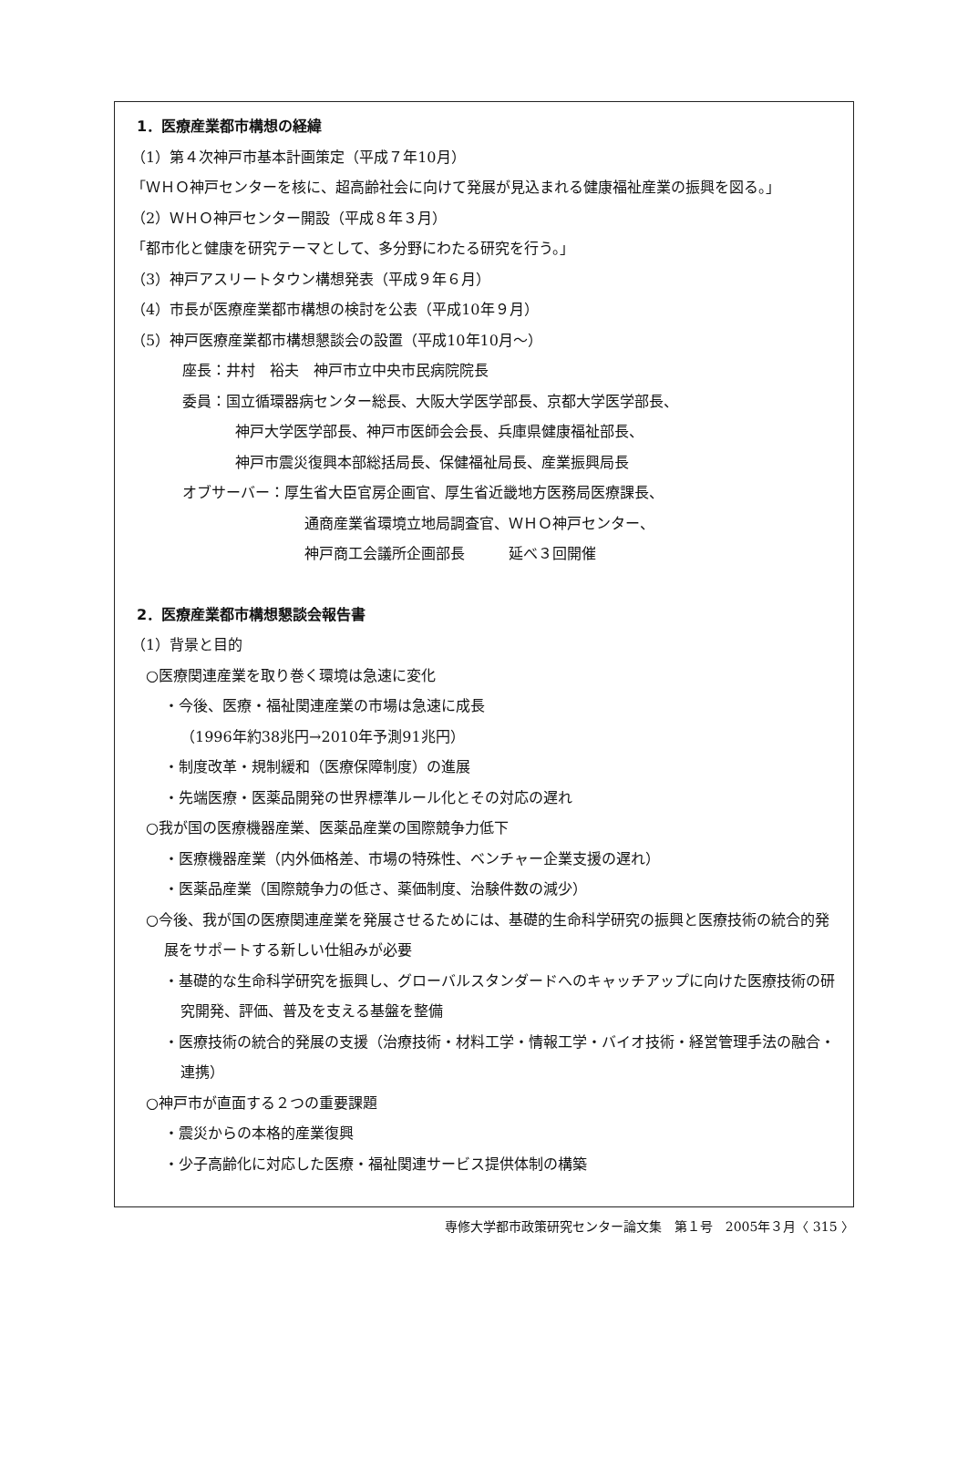1．医療産業都市構想の経緯
（1）第４次神戸市基本計画策定（平成７年10月）
「ＷＨＯ神戸センターを核に、超高齢社会に向けて発展が見込まれる健康福祉産業の振興を図る。」
（2）ＷＨＯ神戸センター開設（平成８年３月）
「都市化と健康を研究テーマとして、多分野にわたる研究を行う。」
（3）神戸アスリートタウン構想発表（平成９年６月）
（4）市長が医療産業都市構想の検討を公表（平成10年９月）
（5）神戸医療産業都市構想懇談会の設置（平成10年10月～）
座長：井村　裕夫　神戸市立中央市民病院院長
委員：国立循環器病センター総長、大阪大学医学部長、京都大学医学部長、
神戸大学医学部長、神戸市医師会会長、兵庫県健康福祉部長、
神戸市震災復興本部総括局長、保健福祉局長、産業振興局長
オブサーバー：厚生省大臣官房企画官、厚生省近畿地方医務局医療課長、
通商産業省環境立地局調査官、ＷＨＯ神戸センター、
神戸商工会議所企画部長　　　延べ３回開催
2．医療産業都市構想懇談会報告書
（1）背景と目的
○医療関連産業を取り巻く環境は急速に変化
・今後、医療・福祉関連産業の市場は急速に成長
（1996年約38兆円→2010年予測91兆円）
・制度改革・規制緩和（医療保障制度）の進展
・先端医療・医薬品開発の世界標準ルール化とその対応の遅れ
○我が国の医療機器産業、医薬品産業の国際競争力低下
・医療機器産業（内外価格差、市場の特殊性、ベンチャー企業支援の遅れ）
・医薬品産業（国際競争力の低さ、薬価制度、治験件数の減少）
○今後、我が国の医療関連産業を発展させるためには、基礎的生命科学研究の振興と医療技術の統合的発展をサポートする新しい仕組みが必要
・基礎的な生命科学研究を振興し、グローバルスタンダードへのキャッチアップに向けた医療技術の研究開発、評価、普及を支える基盤を整備
・医療技術の統合的発展の支援（治療技術・材料工学・情報工学・バイオ技術・経営管理手法の融合・連携）
○神戸市が直面する２つの重要課題
・震災からの本格的産業復興
・少子高齢化に対応した医療・福祉関連サービス提供体制の構築
専修大学都市政策研究センター論文集　第１号　2005年３月〈 315 〉